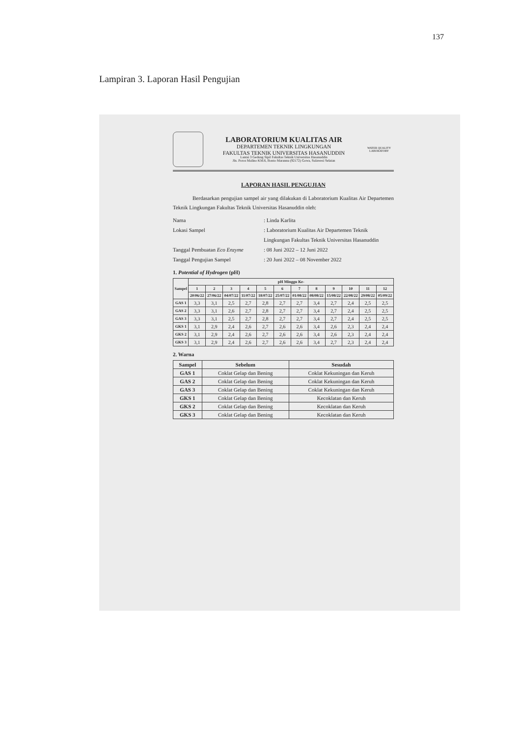137
Lampiran 3. Laporan Hasil Pengujian
LABORATORIUM KUALITAS AIR
DEPARTEMEN TEKNIK LINGKUNGAN
FAKULTAS TEKNIK UNIVERSITAS HASANUDDIN
Lantai 3 Gedung Sipil Fakultas Teknik Universitas Hasanuddin
Jln. Poros Malino KM.6, Bonto Marannu (92172) Gowa, Sulawesi Selatan
WATER QUALITY LABORATORY
LAPORAN HASIL PENGUJIAN
Berdasarkan pengujian sampel air yang dilakukan di Laboratorium Kualitas Air Departemen Teknik Lingkungan Fakultas Teknik Universitas Hasanuddin oleh:
Nama: Linda Karlita
Lokasi Sampel: Laboratorium Kualitas Air Departemen Teknik Lingkungan Fakultas Teknik Universitas Hasanuddin
Tanggal Pembuatan Eco Enzyme: 08 Juni 2022 – 12 Juni 2022
Tanggal Pengujian Sampel: 20 Juni 2022 – 08 November 2022
1. Potential of Hydrogen (pH)
| Sampel | pH Minggu Ke- | | | | | | | | | | | |
| --- | --- | --- | --- | --- | --- | --- | --- | --- | --- | --- | --- | --- |
| | 1 | 2 | 3 | 4 | 5 | 6 | 7 | 8 | 9 | 10 | 11 | 12 |
| | 20/06/22 | 27/06/22 | 04/07/22 | 11/07/22 | 18/07/22 | 25/07/22 | 01/08/22 | 08/08/22 | 15/08/22 | 22/08/22 | 29/08/22 | 05/09/22 |
| GAS 1 | 3,3 | 3,1 | 2,5 | 2,7 | 2,8 | 2,7 | 2,7 | 3,4 | 2,7 | 2,4 | 2,5 | 2,5 |
| GAS 2 | 3,3 | 3,1 | 2,6 | 2,7 | 2,8 | 2,7 | 2,7 | 3,4 | 2,7 | 2,4 | 2,5 | 2,5 |
| GAS 3 | 3,3 | 3,1 | 2,5 | 2,7 | 2,8 | 2,7 | 2,7 | 3,4 | 2,7 | 2,4 | 2,5 | 2,5 |
| GKS 1 | 3,1 | 2,9 | 2,4 | 2,6 | 2,7 | 2,6 | 2,6 | 3,4 | 2,6 | 2,3 | 2,4 | 2,4 |
| GKS 2 | 3,1 | 2,9 | 2,4 | 2,6 | 2,7 | 2,6 | 2,6 | 3,4 | 2,6 | 2,3 | 2,4 | 2,4 |
| GKS 3 | 3,1 | 2,9 | 2,4 | 2,6 | 2,7 | 2,6 | 2,6 | 3,4 | 2,7 | 2,3 | 2,4 | 2,4 |
2. Warna
| Sampel | Sebelum | Sesudah |
| --- | --- | --- |
| GAS 1 | Coklat Gelap dan Bening | Coklat Kekuningan dan Keruh |
| GAS 2 | Coklat Gelap dan Bening | Coklat Kekuningan dan Keruh |
| GAS 3 | Coklat Gelap dan Bening | Coklat Kekuningan dan Keruh |
| GKS 1 | Coklat Gelap dan Bening | Kecoklatan dan Keruh |
| GKS 2 | Coklat Gelap dan Bening | Kecoklatan dan Keruh |
| GKS 3 | Coklat Gelap dan Bening | Kecoklatan dan Keruh |